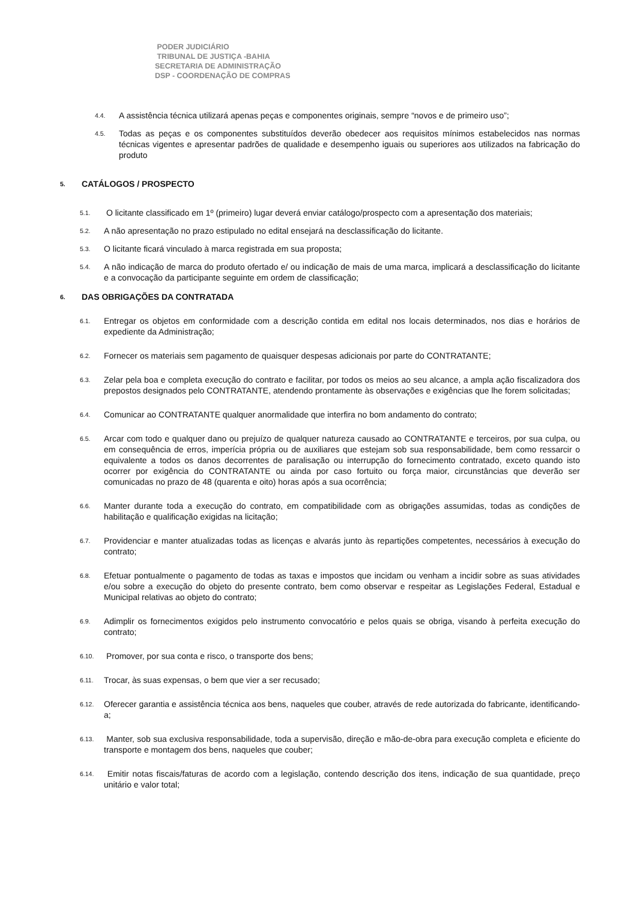PODER JUDICIÁRIO
TRIBUNAL DE JUSTIÇA -BAHIA
SECRETARIA DE ADMINISTRAÇÃO
DSP - COORDENAÇÃO DE COMPRAS
4.4. A assistência técnica utilizará apenas peças e componentes originais, sempre “novos e de primeiro uso”;
4.5. Todas as peças e os componentes substituídos deverão obedecer aos requisitos mínimos estabelecidos nas normas técnicas vigentes e apresentar padrões de qualidade e desempenho iguais ou superiores aos utilizados na fabricação do produto
5. CATÁLOGOS / PROSPECTO
5.1. O licitante classificado em 1º (primeiro) lugar deverá enviar catálogo/prospecto com a apresentação dos materiais;
5.2. A não apresentação no prazo estipulado no edital ensejará na desclassificação do licitante.
5.3. O licitante ficará vinculado à marca registrada em sua proposta;
5.4. A não indicação de marca do produto ofertado e/ ou indicação de mais de uma marca, implicará a desclassificação do licitante e a convocação da participante seguinte em ordem de classificação;
6. DAS OBRIGAÇÕES DA CONTRATADA
6.1. Entregar os objetos em conformidade com a descrição contida em edital nos locais determinados, nos dias e horários de expediente da Administração;
6.2. Fornecer os materiais sem pagamento de quaisquer despesas adicionais por parte do CONTRATANTE;
6.3. Zelar pela boa e completa execução do contrato e facilitar, por todos os meios ao seu alcance, a ampla ação fiscalizadora dos prepostos designados pelo CONTRATANTE, atendendo prontamente às observações e exigências que lhe forem solicitadas;
6.4. Comunicar ao CONTRATANTE qualquer anormalidade que interfira no bom andamento do contrato;
6.5. Arcar com todo e qualquer dano ou prejuízo de qualquer natureza causado ao CONTRATANTE e terceiros, por sua culpa, ou em consequência de erros, imperícia própria ou de auxiliares que estejam sob sua responsabilidade, bem como ressarcir o equivalente a todos os danos decorrentes de paralisação ou interrupção do fornecimento contratado, exceto quando isto ocorrer por exigência do CONTRATANTE ou ainda por caso fortuito ou força maior, circunstâncias que deverão ser comunicadas no prazo de 48 (quarenta e oito) horas após a sua ocorrência;
6.6. Manter durante toda a execução do contrato, em compatibilidade com as obrigações assumidas, todas as condições de habilitação e qualificação exigidas na licitação;
6.7. Providenciar e manter atualizadas todas as licenças e alvarás junto às repartições competentes, necessários à execução do contrato;
6.8. Efetuar pontualmente o pagamento de todas as taxas e impostos que incidam ou venham a incidir sobre as suas atividades e/ou sobre a execução do objeto do presente contrato, bem como observar e respeitar as Legislações Federal, Estadual e Municipal relativas ao objeto do contrato;
6.9. Adimplir os fornecimentos exigidos pelo instrumento convocatório e pelos quais se obriga, visando à perfeita execução do contrato;
6.10. Promover, por sua conta e risco, o transporte dos bens;
6.11. Trocar, às suas expensas, o bem que vier a ser recusado;
6.12. Oferecer garantia e assistência técnica aos bens, naqueles que couber, através de rede autorizada do fabricante, identificando-a;
6.13. Manter, sob sua exclusiva responsabilidade, toda a supervisão, direção e mão-de-obra para execução completa e eficiente do transporte e montagem dos bens, naqueles que couber;
6.14. Emitir notas fiscais/faturas de acordo com a legislação, contendo descrição dos itens, indicação de sua quantidade, preço unitário e valor total;